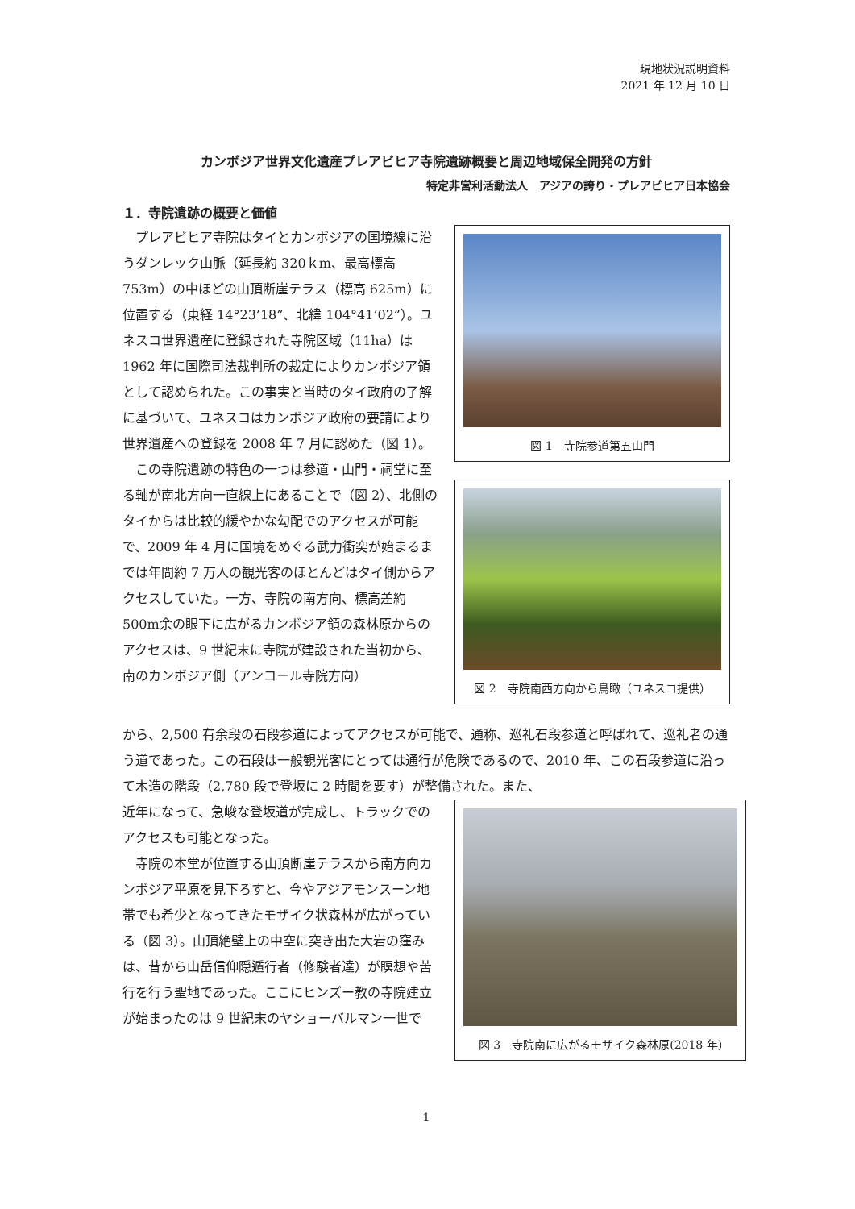現地状況説明資料
2021 年 12 月 10 日
カンボジア世界文化遺産プレアビヒア寺院遺跡概要と周辺地域保全開発の方針
特定非営利活動法人　アジアの誇り・プレアビヒア日本協会
１．寺院遺跡の概要と価値
プレアビヒア寺院はタイとカンボジアの国境線に沿うダンレック山脈（延長約 320ｋm、最高標高 753m）の中ほどの山頂断崖テラス（標高 625m）に位置する（東経 14°23’18”、北緯 104°41’02”）。ユネスコ世界遺産に登録された寺院区域（11ha）は 1962 年に国際司法裁判所の裁定によりカンボジア領として認められた。この事実と当時のタイ政府の了解に基づいて、ユネスコはカンボジア政府の要請により世界遺産への登録を 2008 年 7 月に認めた（図 1）。
この寺院遺跡の特色の一つは参道・山門・祠堂に至る軸が南北方向一直線上にあることで（図 2）、北側のタイからは比較的緩やかな勾配でのアクセスが可能で、2009 年 4 月に国境をめぐる武力衝突が始まるまでは年間約 7 万人の観光客のほとんどはタイ側からアクセスしていた。一方、寺院の南方向、標高差約 500m余の眼下に広がるカンボジア領の森林原からのアクセスは、9 世紀末に寺院が建設された当初から、南のカンボジア側（アンコール寺院方向）
図 1　寺院参道第五山門
図 2　寺院南西方向から鳥瞰（ユネスコ提供）
から、2,500 有余段の石段参道によってアクセスが可能で、通称、巡礼石段参道と呼ばれて、巡礼者の通う道であった。この石段は一般観光客にとっては通行が危険であるので、2010 年、この石段参道に沿って木造の階段（2,780 段で登坂に 2 時間を要す）が整備された。また、
近年になって、急峻な登坂道が完成し、トラックでのアクセスも可能となった。
寺院の本堂が位置する山頂断崖テラスから南方向カンボジア平原を見下ろすと、今やアジアモンスーン地帯でも希少となってきたモザイク状森林が広がっている（図 3）。山頂絶壁上の中空に突き出た大岩の窪みは、昔から山岳信仰隠遁行者（修験者達）が瞑想や苦行を行う聖地であった。ここにヒンズー教の寺院建立が始まったのは 9 世紀末のヤショーバルマン一世で
図 3　寺院南に広がるモザイク森林原(2018 年)
1